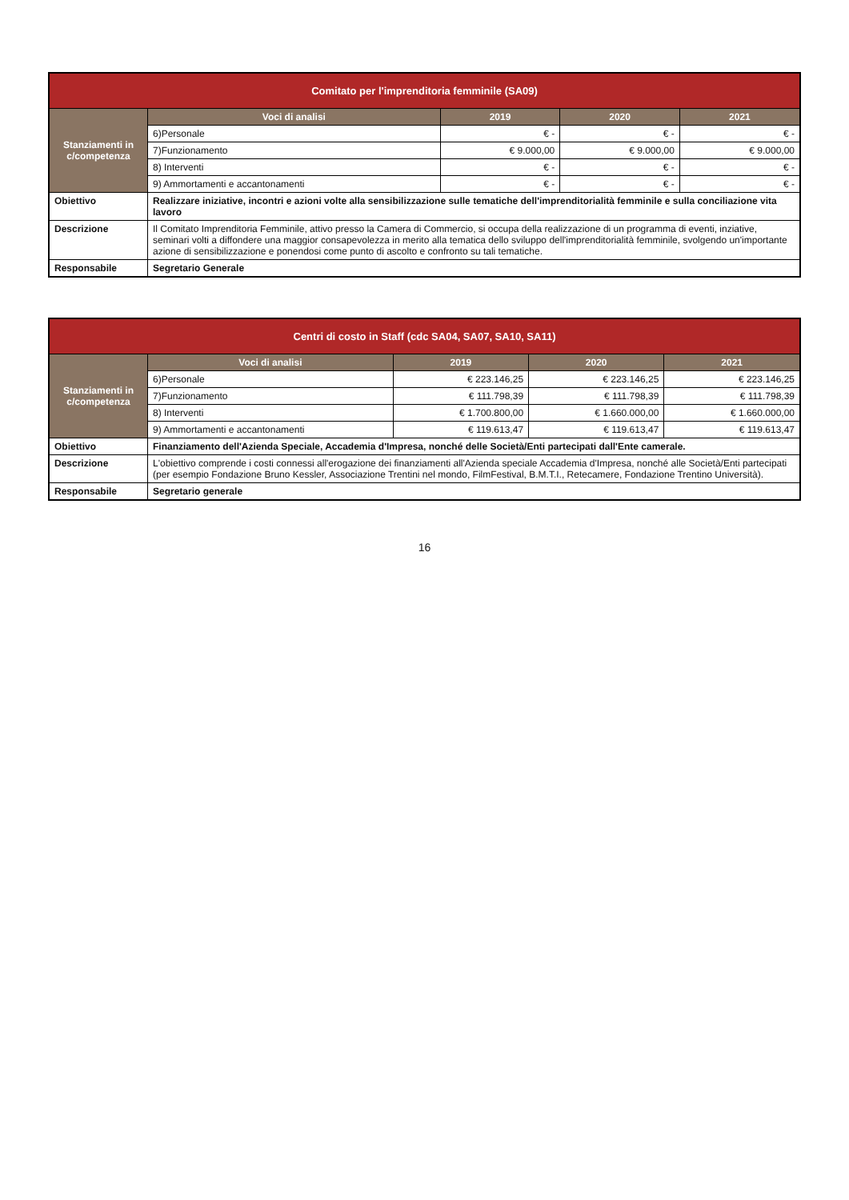| Comitato per l'imprenditoria femminile (SA09) | | | | |
| Stanziamenti in c/competenza | Voci di analisi | 2019 | 2020 | 2021 |
| | 6)Personale | € - | € - | € - |
| | 7)Funzionamento | € 9.000,00 | € 9.000,00 | € 9.000,00 |
| | 8) Interventi | € - | € - | € - |
| | 9) Ammortamenti e accantonamenti | € - | € - | € - |
| Obiettivo | Realizzare iniziative, incontri e azioni volte alla sensibilizzazione sulle tematiche dell'imprenditorialità femminile e sulla conciliazione vita lavoro | | | |
| Descrizione | Il Comitato Imprenditoria Femminile, attivo presso la Camera di Commercio, si occupa della realizzazione di un programma di eventi, inziative, seminari volti a diffondere una maggior consapevolezza in merito alla tematica dello sviluppo dell'imprenditorialità femminile, svolgendo un'importante azione di sensibilizzazione e ponendosi come punto di ascolto e confronto su tali tematiche. | | | |
| Responsabile | Segretario Generale | | | |
| Centri di costo in Staff (cdc SA04, SA07, SA10, SA11) | | | | |
| Stanziamenti in c/competenza | Voci di analisi | 2019 | 2020 | 2021 |
| | 6)Personale | € 223.146,25 | € 223.146,25 | € 223.146,25 |
| | 7)Funzionamento | € 111.798,39 | € 111.798,39 | € 111.798,39 |
| | 8) Interventi | € 1.700.800,00 | € 1.660.000,00 | € 1.660.000,00 |
| | 9) Ammortamenti e accantonamenti | € 119.613,47 | € 119.613,47 | € 119.613,47 |
| Obiettivo | Finanziamento dell'Azienda Speciale, Accademia d'Impresa, nonché delle Società/Enti partecipati dall'Ente camerale. | | | |
| Descrizione | L'obiettivo comprende i costi connessi all'erogazione dei finanziamenti all'Azienda speciale Accademia d'Impresa, nonché alle Società/Enti partecipati (per esempio Fondazione Bruno Kessler, Associazione Trentini nel mondo, FilmFestival, B.M.T.I., Retecamere, Fondazione Trentino Università). | | | |
| Responsabile | Segretario generale | | | |
16